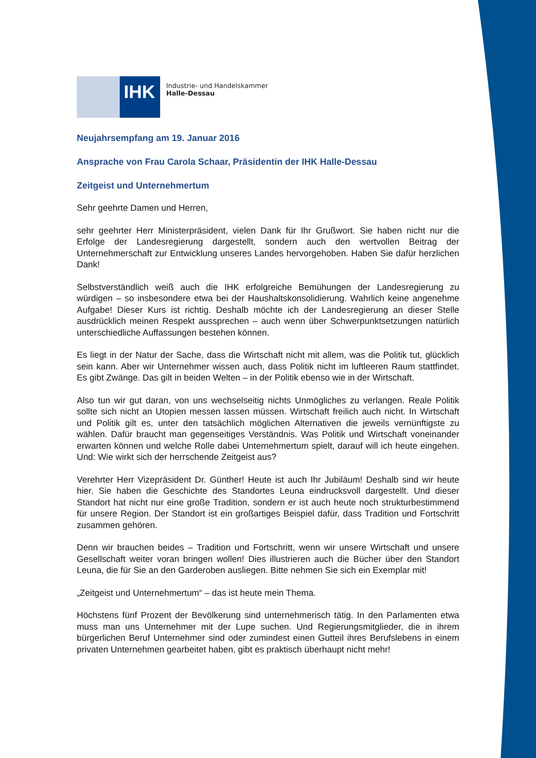IHK
Industrie- und Handelskammer
Halle-Dessau
Neujahrsempfang am 19. Januar 2016
Ansprache von Frau Carola Schaar, Präsidentin der IHK Halle-Dessau
Zeitgeist und Unternehmertum
Sehr geehrte Damen und Herren,
sehr geehrter Herr Ministerpräsident, vielen Dank für Ihr Grußwort. Sie haben nicht nur die Erfolge der Landesregierung dargestellt, sondern auch den wertvollen Beitrag der Unternehmerschaft zur Entwicklung unseres Landes hervorgehoben. Haben Sie dafür herzlichen Dank!
Selbstverständlich weiß auch die IHK erfolgreiche Bemühungen der Landesregierung zu würdigen – so insbesondere etwa bei der Haushaltskonsolidierung. Wahrlich keine angenehme Aufgabe! Dieser Kurs ist richtig. Deshalb möchte ich der Landesregierung an dieser Stelle ausdrücklich meinen Respekt aussprechen – auch wenn über Schwerpunktsetzungen natürlich unterschiedliche Auffassungen bestehen können.
Es liegt in der Natur der Sache, dass die Wirtschaft nicht mit allem, was die Politik tut, glücklich sein kann. Aber wir Unternehmer wissen auch, dass Politik nicht im luftleeren Raum stattfindet. Es gibt Zwänge. Das gilt in beiden Welten – in der Politik ebenso wie in der Wirtschaft.
Also tun wir gut daran, von uns wechselseitig nichts Unmögliches zu verlangen. Reale Politik sollte sich nicht an Utopien messen lassen müssen. Wirtschaft freilich auch nicht. In Wirtschaft und Politik gilt es, unter den tatsächlich möglichen Alternativen die jeweils vernünftigste zu wählen. Dafür braucht man gegenseitiges Verständnis. Was Politik und Wirtschaft voneinander erwarten können und welche Rolle dabei Unternehmertum spielt, darauf will ich heute eingehen. Und: Wie wirkt sich der herrschende Zeitgeist aus?
Verehrter Herr Vizepräsident Dr. Günther! Heute ist auch Ihr Jubiläum! Deshalb sind wir heute hier. Sie haben die Geschichte des Standortes Leuna eindrucksvoll dargestellt. Und dieser Standort hat nicht nur eine große Tradition, sondern er ist auch heute noch strukturbestimmend für unsere Region. Der Standort ist ein großartiges Beispiel dafür, dass Tradition und Fortschritt zusammen gehören.
Denn wir brauchen beides – Tradition und Fortschritt, wenn wir unsere Wirtschaft und unsere Gesellschaft weiter voran bringen wollen! Dies illustrieren auch die Bücher über den Standort Leuna, die für Sie an den Garderoben ausliegen. Bitte nehmen Sie sich ein Exemplar mit!
„Zeitgeist und Unternehmertum“ – das ist heute mein Thema.
Höchstens fünf Prozent der Bevölkerung sind unternehmerisch tätig. In den Parlamenten etwa muss man uns Unternehmer mit der Lupe suchen. Und Regierungsmitglieder, die in ihrem bürgerlichen Beruf Unternehmer sind oder zumindest einen Gutteil ihres Berufslebens in einem privaten Unternehmen gearbeitet haben, gibt es praktisch überhaupt nicht mehr!